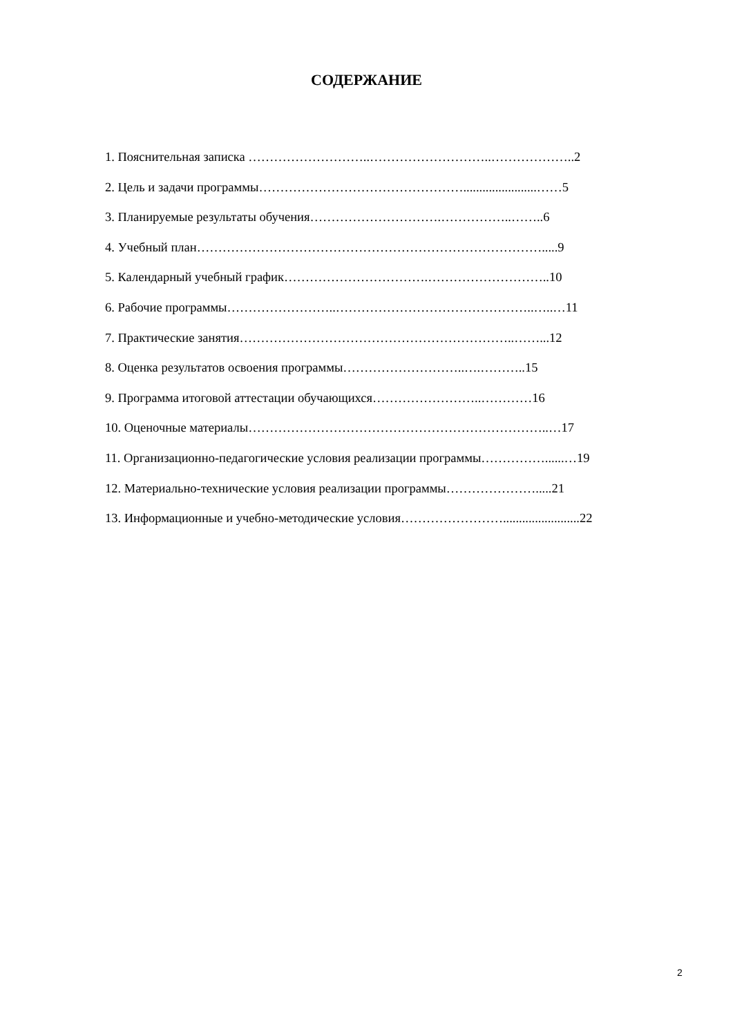СОДЕРЖАНИЕ
1. Пояснительная записка ………………………..………………………..………………..2
2. Цель и задачи программы………………………………………….......................……5
3. Планируемые результаты обучения………………………….……………..……..6
4. Учебный план……………………………………………………………………….....9
5. Календарный учебный график…………………………….………………………..10
6. Рабочие программы……………………..………………………………………..…..…11
7. Практические занятия………………………………………………………..……...12
8. Оценка результатов освоения программы………………………..….………..15
9. Программа итоговой аттестации обучающихся……………………..…………16
10. Оценочные материалы……………………………………………………………..…17
11. Организационно-педагогические условия реализации программы……………......…19
12. Материально-технические условия реализации программы………………….....21
13. Информационные и учебно-методические условия……………………........................22
2